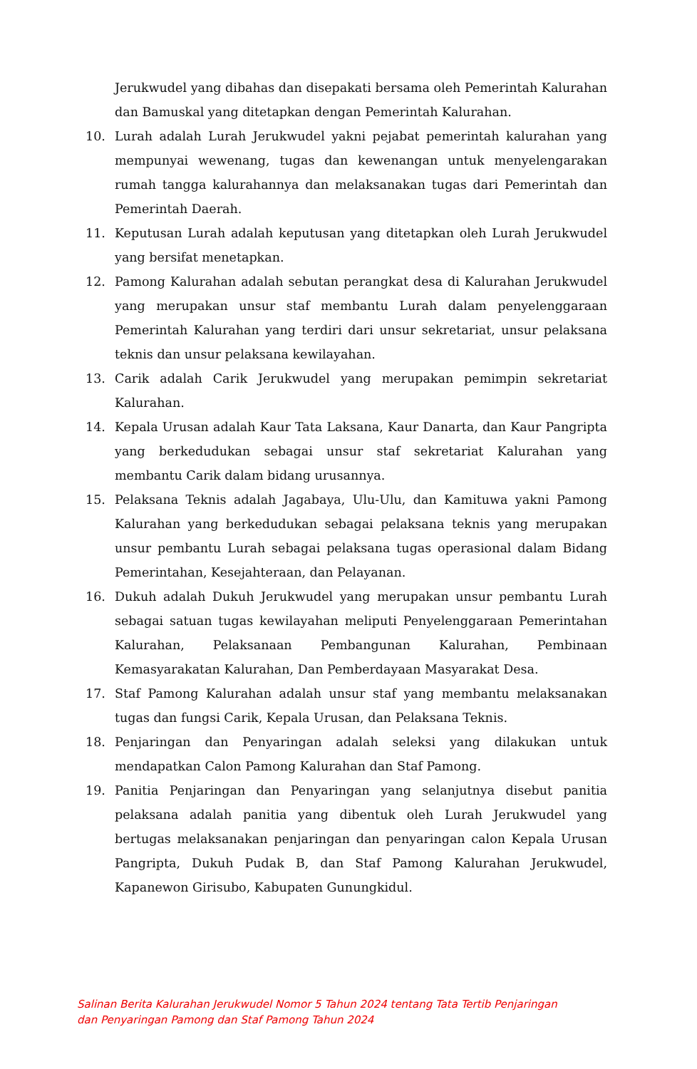Jerukwudel yang dibahas dan disepakati bersama oleh Pemerintah Kalurahan dan Bamuskal yang ditetapkan dengan Pemerintah Kalurahan.
10. Lurah adalah Lurah Jerukwudel yakni pejabat pemerintah kalurahan yang mempunyai wewenang, tugas dan kewenangan untuk menyelengarakan rumah tangga kalurahannya dan melaksanakan tugas dari Pemerintah dan Pemerintah Daerah.
11. Keputusan Lurah adalah keputusan yang ditetapkan oleh Lurah Jerukwudel yang bersifat menetapkan.
12. Pamong Kalurahan adalah sebutan perangkat desa di Kalurahan Jerukwudel yang merupakan unsur staf membantu Lurah dalam penyelenggaraan Pemerintah Kalurahan yang terdiri dari unsur sekretariat, unsur pelaksana teknis dan unsur pelaksana kewilayahan.
13. Carik adalah Carik Jerukwudel yang merupakan pemimpin sekretariat Kalurahan.
14. Kepala Urusan adalah Kaur Tata Laksana, Kaur Danarta, dan Kaur Pangripta yang berkedudukan sebagai unsur staf sekretariat Kalurahan yang membantu Carik dalam bidang urusannya.
15. Pelaksana Teknis adalah Jagabaya, Ulu-Ulu, dan Kamituwa yakni Pamong Kalurahan yang berkedudukan sebagai pelaksana teknis yang merupakan unsur pembantu Lurah sebagai pelaksana tugas operasional dalam Bidang Pemerintahan, Kesejahteraan, dan Pelayanan.
16. Dukuh adalah Dukuh Jerukwudel yang merupakan unsur pembantu Lurah sebagai satuan tugas kewilayahan meliputi Penyelenggaraan Pemerintahan Kalurahan, Pelaksanaan Pembangunan Kalurahan, Pembinaan Kemasyarakatan Kalurahan, Dan Pemberdayaan Masyarakat Desa.
17. Staf Pamong Kalurahan adalah unsur staf yang membantu melaksanakan tugas dan fungsi Carik, Kepala Urusan, dan Pelaksana Teknis.
18. Penjaringan dan Penyaringan adalah seleksi yang dilakukan untuk mendapatkan Calon Pamong Kalurahan dan Staf Pamong.
19. Panitia Penjaringan dan Penyaringan yang selanjutnya disebut panitia pelaksana adalah panitia yang dibentuk oleh Lurah Jerukwudel yang bertugas melaksanakan penjaringan dan penyaringan calon Kepala Urusan Pangripta, Dukuh Pudak B, dan Staf Pamong Kalurahan Jerukwudel, Kapanewon Girisubo, Kabupaten Gunungkidul.
Salinan Berita Kalurahan Jerukwudel Nomor 5 Tahun 2024 tentang Tata Tertib Penjaringan dan Penyaringan Pamong dan Staf Pamong Tahun 2024